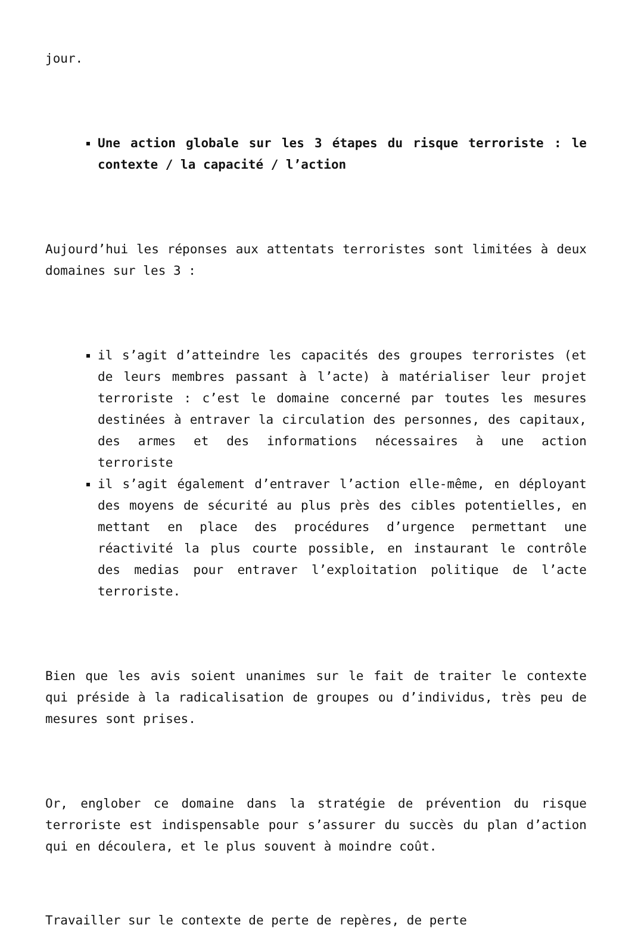jour.
Une action globale sur les 3 étapes du risque terroriste : le contexte / la capacité / l’action
Aujourd’hui les réponses aux attentats terroristes sont limitées à deux domaines sur les 3 :
il s’agit d’atteindre les capacités des groupes terroristes (et de leurs membres passant à l’acte) à matérialiser leur projet terroriste : c’est le domaine concerné par toutes les mesures destinées à entraver la circulation des personnes, des capitaux, des armes et des informations nécessaires à une action terroriste
il s’agit également d’entraver l’action elle-même, en déployant des moyens de sécurité au plus près des cibles potentielles, en mettant en place des procédures d’urgence permettant une réactivité la plus courte possible, en instaurant le contrôle des medias pour entraver l’exploitation politique de l’acte terroriste.
Bien que les avis soient unanimes sur le fait de traiter le contexte qui préside à la radicalisation de groupes ou d’individus, très peu de mesures sont prises.
Or, englober ce domaine dans la stratégie de prévention du risque terroriste est indispensable pour s’assurer du succès du plan d’action qui en découlera, et le plus souvent à moindre coût.
Travailler sur le contexte de perte de repères, de perte